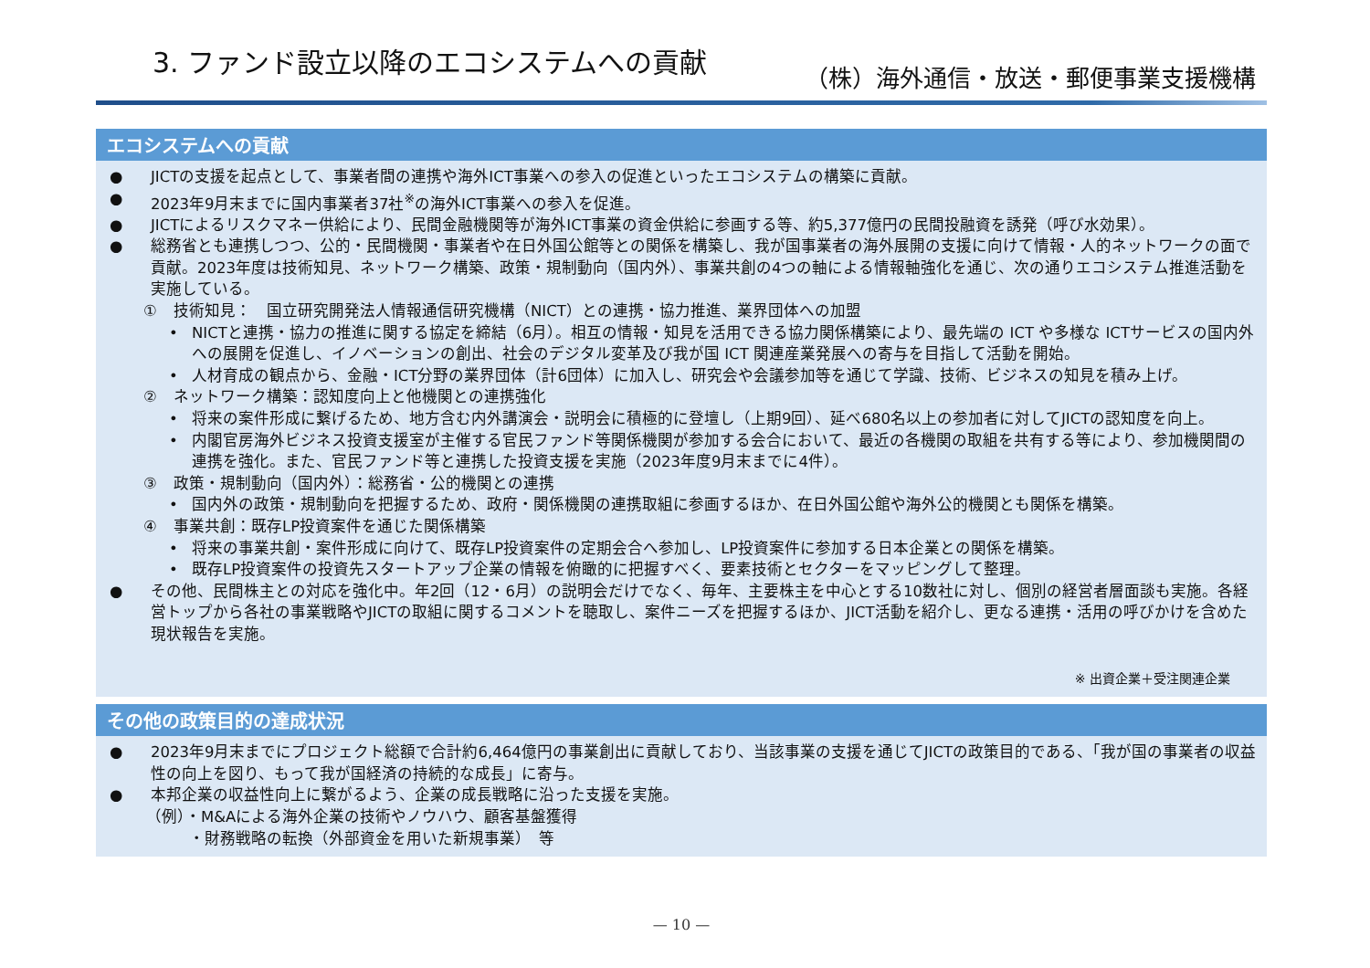3. ファンド設立以降のエコシステムへの貢献
（株）海外通信・放送・郵便事業支援機構
エコシステムへの貢献
● JICTの支援を起点として、事業者間の連携や海外ICT事業への参入の促進といったエコシステムの構築に貢献。
● 2023年9月末までに国内事業者37社<sup>※</sup>の海外ICT事業への参入を促進。
● JICTによるリスクマネー供給により、民間金融機関等が海外ICT事業の資金供給に参画する等、約5,377億円の民間投融資を誘発（呼び水効果）。
● 総務省とも連携しつつ、公的・民間機関・事業者や在日外国公館等との関係を構築し、我が国事業者の海外展開の支援に向けて情報・人的ネットワークの面で貢献。2023年度は技術知見、ネットワーク構築、政策・規制動向（国内外）、事業共創の4つの軸による情報軸強化を通じ、次の通りエコシステム推進活動を実施している。
① 技術知見：　国立研究開発法人情報通信研究機構（NICT）との連携・協力推進、業界団体への加盟
• NICTと連携・協力の推進に関する協定を締結（6月）。相互の情報・知見を活用できる協力関係構築により、最先端の ICT や多様な ICTサービスの国内外への展開を促進し、イノベーションの創出、社会のデジタル変革及び我が国 ICT 関連産業発展への寄与を目指して活動を開始。
• 人材育成の観点から、金融・ICT分野の業界団体（計6団体）に加入し、研究会や会議参加等を通じて学識、技術、ビジネスの知見を積み上げ。
② ネットワーク構築：認知度向上と他機関との連携強化
• 将来の案件形成に繋げるため、地方含む内外講演会・説明会に積極的に登壇し（上期9回）、延べ680名以上の参加者に対してJICTの認知度を向上。
• 内閣官房海外ビジネス投資支援室が主催する官民ファンド等関係機関が参加する会合において、最近の各機関の取組を共有する等により、参加機関間の連携を強化。また、官民ファンド等と連携した投資支援を実施（2023年度9月末までに4件）。
③ 政策・規制動向（国内外）：総務省・公的機関との連携
• 国内外の政策・規制動向を把握するため、政府・関係機関の連携取組に参画するほか、在日外国公館や海外公的機関とも関係を構築。
④ 事業共創：既存LP投資案件を通じた関係構築
• 将来の事業共創・案件形成に向けて、既存LP投資案件の定期会合へ参加し、LP投資案件に参加する日本企業との関係を構築。
• 既存LP投資案件の投資先スタートアップ企業の情報を俯瞰的に把握すべく、要素技術とセクターをマッピングして整理。
● その他、民間株主との対応を強化中。年2回（12・6月）の説明会だけでなく、毎年、主要株主を中心とする10数社に対し、個別の経営者層面談も実施。各経営トップから各社の事業戦略やJICTの取組に関するコメントを聴取し、案件ニーズを把握するほか、JICT活動を紹介し、更なる連携・活用の呼びかけを含めた現状報告を実施。
※ 出資企業＋受注関連企業
その他の政策目的の達成状況
● 2023年9月末までにプロジェクト総額で合計約6,464億円の事業創出に貢献しており、当該事業の支援を通じてJICTの政策目的である、「我が国の事業者の収益性の向上を図り、もって我が国経済の持続的な成長」に寄与。
● 本邦企業の収益性向上に繋がるよう、企業の成長戦略に沿った支援を実施。
（例）・M&Aによる海外企業の技術やノウハウ、顧客基盤獲得
・財務戦略の転換（外部資金を用いた新規事業）　等
— 10 —